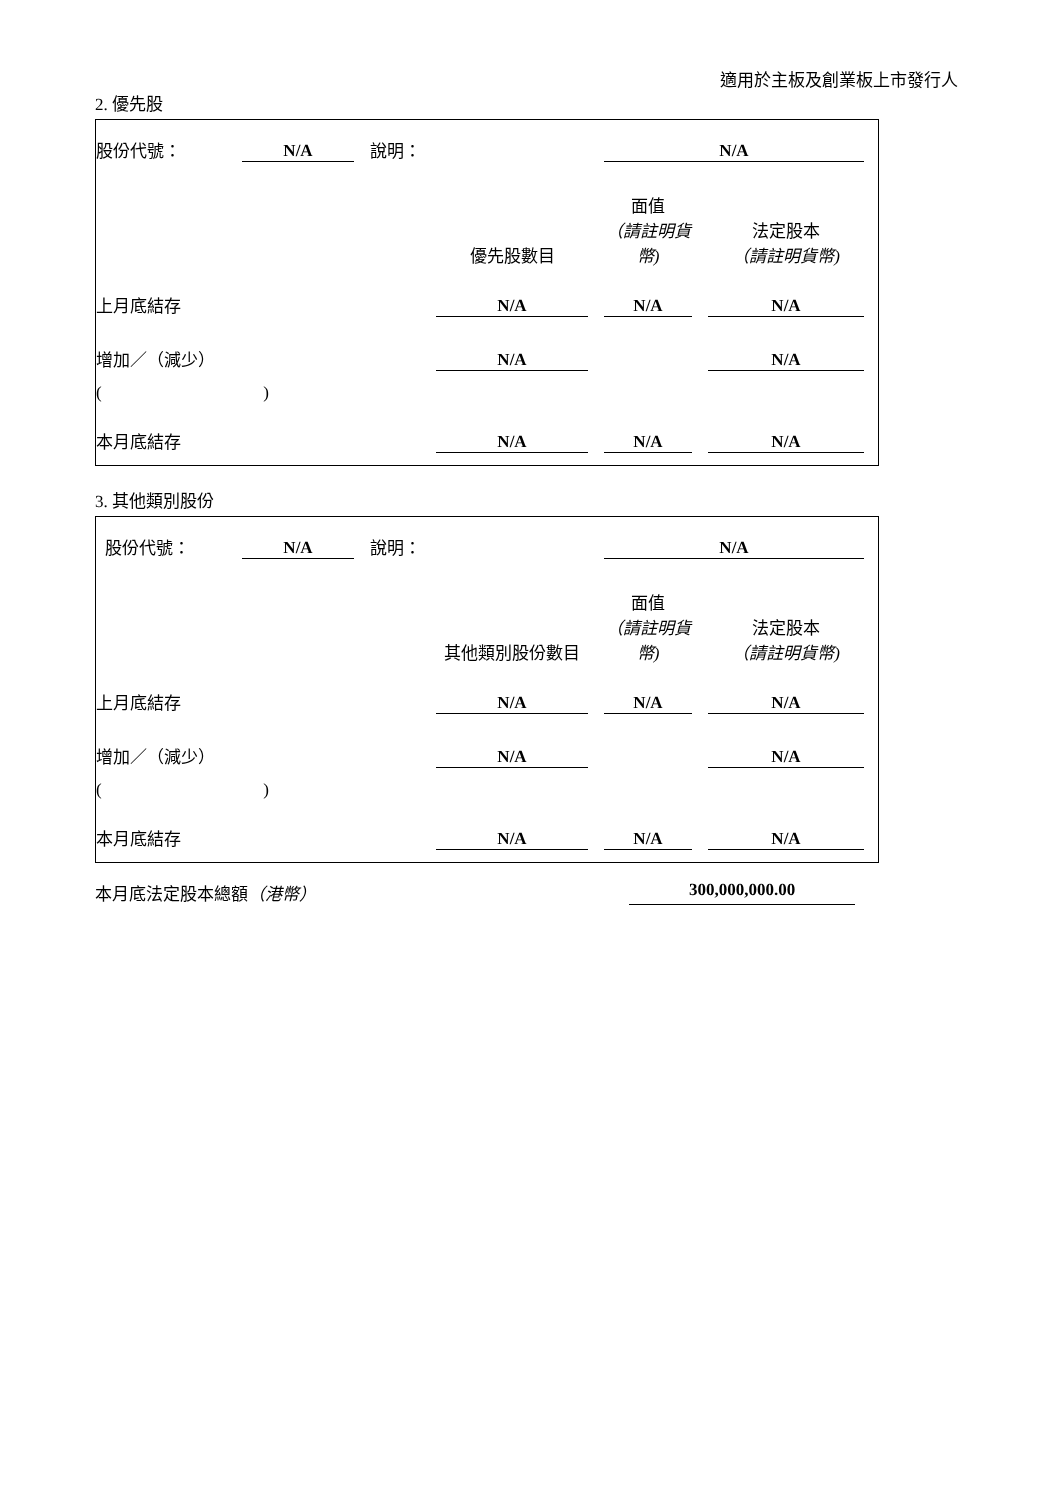適用於主板及創業板上市發行人
2. 優先股
| 股份代號： | N/A | 說明： | | N/A | |
| | | | 優先股數目 | 面值 （請註明貨幣) | 法定股本 （請註明貨幣) |
| 上月底結存 | | | N/A | N/A | N/A |
| 增加／（減少） | | | N/A | | N/A |
| ( ) | | | | | |
| 本月底結存 | | | N/A | N/A | N/A |
3. 其他類別股份
| 股份代號： | N/A | 說明： | | N/A | |
| | | | 其他類別股份數目 | 面值 （請註明貨幣) | 法定股本 （請註明貨幣) |
| 上月底結存 | | | N/A | N/A | N/A |
| 增加／（減少） | | | N/A | | N/A |
| ( ) | | | | | |
| 本月底結存 | | | N/A | N/A | N/A |
本月底法定股本總額（港幣） 300,000,000.00